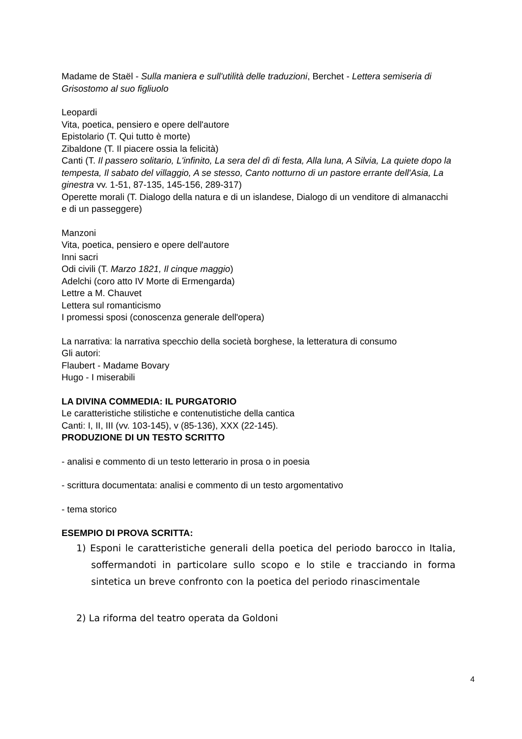Madame de Staël - Sulla maniera e sull'utilità delle traduzioni, Berchet - Lettera semiseria di Grisostomo al suo figliuolo
Leopardi
Vita, poetica, pensiero e opere dell'autore
Epistolario (T. Qui tutto è morte)
Zibaldone (T. Il piacere ossia la felicità)
Canti (T. Il passero solitario, L'infinito, La sera del dì di festa, Alla luna, A Silvia, La quiete dopo la tempesta, Il sabato del villaggio, A se stesso, Canto notturno di un pastore errante dell'Asia, La ginestra vv. 1-51, 87-135, 145-156, 289-317)
Operette morali (T. Dialogo della natura e di un islandese, Dialogo di un venditore di almanacchi e di un passeggere)
Manzoni
Vita, poetica, pensiero e opere dell'autore
Inni sacri
Odi civili (T. Marzo 1821, Il cinque maggio)
Adelchi (coro atto IV Morte di Ermengarda)
Lettre a M. Chauvet
Lettera sul romanticismo
I promessi sposi (conoscenza generale dell'opera)
La narrativa: la narrativa specchio della società borghese, la letteratura di consumo
Gli autori:
Flaubert - Madame Bovary
Hugo - I miserabili
LA DIVINA COMMEDIA: IL PURGATORIO
Le caratteristiche stilistiche e contenutistiche della cantica
Canti: I, II, III (vv. 103-145), v (85-136), XXX (22-145).
PRODUZIONE DI UN TESTO SCRITTO
- analisi e commento di un testo letterario in prosa o in poesia
- scrittura documentata: analisi e commento di un testo argomentativo
- tema storico
ESEMPIO DI PROVA SCRITTA:
1) Esponi le caratteristiche generali della poetica del periodo barocco in Italia, soffermandoti in particolare sullo scopo e lo stile e tracciando in forma sintetica un breve confronto con la poetica del periodo rinascimentale
2) La riforma del teatro operata da Goldoni
4